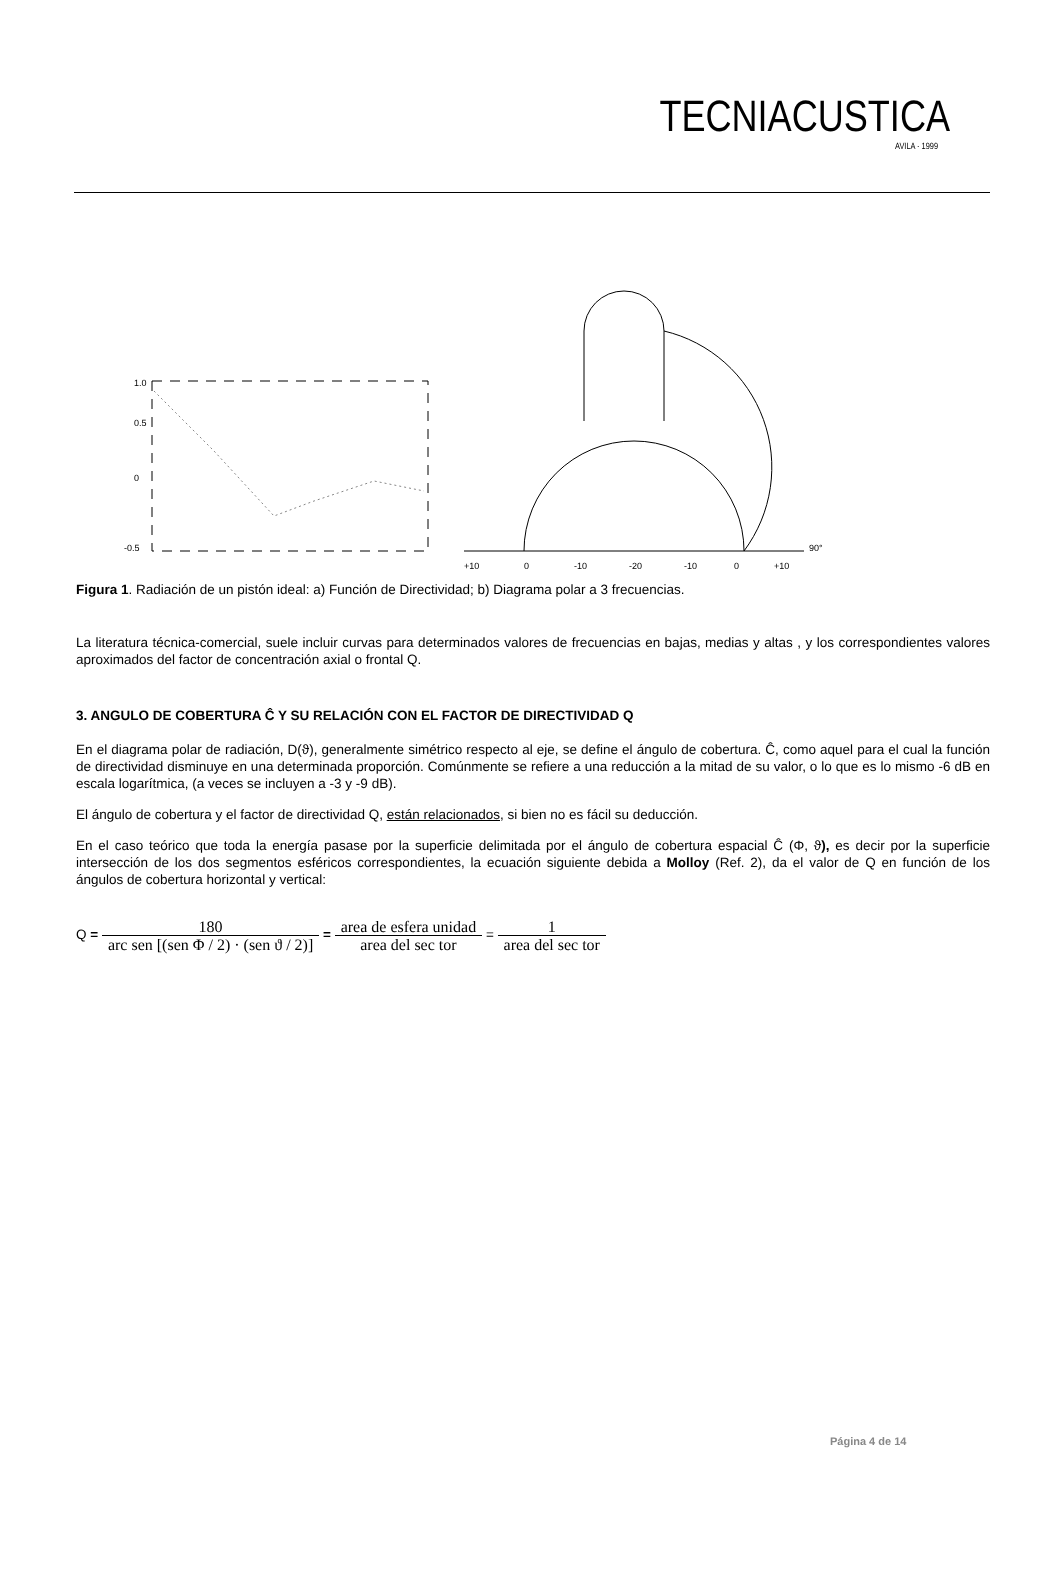TECNIACUSTICA AVILA · 1999
1.0
0.5
0
-0.5
+10
0
-10
-20
-10
0
+10
90°
Figura 1. Radiación de un pistón ideal: a) Función de Directividad; b) Diagrama polar a 3 frecuencias.
La literatura técnica-comercial, suele incluir curvas para determinados valores de frecuencias en bajas, medias y altas , y los correspondientes valores aproximados del factor de concentración axial o frontal Q.
3. ANGULO DE COBERTURA Ĉ Y SU RELACIÓN CON EL FACTOR DE DIRECTIVIDAD Q
En el diagrama polar de radiación, D(ϑ), generalmente simétrico respecto al eje, se define el ángulo de cobertura. Ĉ, como aquel para el cual la función de directividad disminuye en una determinada proporción. Comúnmente se refiere a una reducción a la mitad de su valor, o lo que es lo mismo -6 dB en escala logarítmica, (a veces se incluyen a -3 y -9 dB).
El ángulo de cobertura y el factor de directividad Q, están relacionados, si bien no es fácil su deducción.
En el caso teórico que toda la energía pasase por la superficie delimitada por el ángulo de cobertura espacial Ĉ (Φ, ϑ), es decir por la superficie intersección de los dos segmentos esféricos correspondientes, la ecuación siguiente debida a Molloy (Ref. 2), da el valor de Q en función de los ángulos de cobertura horizontal y vertical:
Q = 180 arc sen [(sen Φ / 2) · (sen ϑ / 2)] = area de esfera unidad area del sec tor = 1 area del sec tor
Página 4 de 14